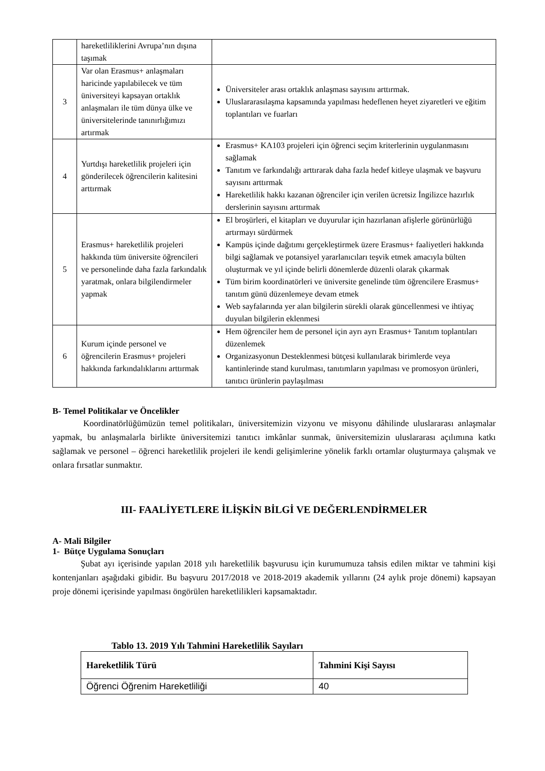| | hareketliliklerini Avrupa’nın dışına taşımak | |
| 3 | Var olan Erasmus+ anlaşmaları haricinde yapılabilecek ve tüm üniversiteyi kapsayan ortaklık anlaşmaları ile tüm dünya ülke ve üniversitelerinde tanınırlığımızı artırmak | Üniversiteler arası ortaklık anlaşması sayısını arttırmak. Uluslararasılaşma kapsamında yapılması hedeflenen heyet ziyaretleri ve eğitim toplantıları ve fuarları |
| 4 | Yurtdışı hareketlilik projeleri için gönderilecek öğrencilerin kalitesini arttırmak | Erasmus+ KA103 projeleri için öğrenci seçim kriterlerinin uygulanmasını sağlamak Tanıtım ve farkındalığı arttırarak daha fazla hedef kitleye ulaşmak ve başvuru sayısını arttırmak Hareketlilik hakkı kazanan öğrenciler için verilen ücretsiz İngilizce hazırlık derslerinin sayısını arttırmak |
| 5 | Erasmus+ hareketlilik projeleri hakkında tüm üniversite öğrencileri ve personelinde daha fazla farkındalık yaratmak, onlara bilgilendirmeler yapmak | El broşürleri, el kitapları ve duyurular için hazırlanan afişlerle görünürlüğü artırmayı sürdürmek Kampüs içinde dağıtımı gerçekleştirmek üzere Erasmus+ faaliyetleri hakkında bilgi sağlamak ve potansiyel yararlanıcıları teşvik etmek amacıyla bülten oluşturmak ve yıl içinde belirli dönemlerde düzenli olarak çıkarmak Tüm birim koordinatörleri ve üniversite genelinde tüm öğrencilere Erasmus+ tanıtım günü düzenlemeye devam etmek Web sayfalarında yer alan bilgilerin sürekli olarak güncellenmesi ve ihtiyaç duyulan bilgilerin eklenmesi |
| 6 | Kurum içinde personel ve öğrencilerin Erasmus+ projeleri hakkında farkındalıklarını arttırmak | Hem öğrenciler hem de personel için ayrı ayrı Erasmus+ Tanıtım toplantıları düzenlemek Organizasyonun Desteklenmesi bütçesi kullanılarak birimlerde veya kantinlerinde stand kurulması, tanıtımların yapılması ve promosyon ürünleri, tanıtıcı ürünlerin paylaşılması |
B- Temel Politikalar ve Öncelikler
Koordinatörlüğümüzün temel politikaları, üniversitemizin vizyonu ve misyonu dâhilinde uluslararası anlaşmalar yapmak, bu anlaşmalarla birlikte üniversitemizi tanıtıcı imkânlar sunmak, üniversitemizin uluslararası açılımına katkı sağlamak ve personel – öğrenci hareketlilik projeleri ile kendi gelişimlerine yönelik farklı ortamlar oluşturmaya çalışmak ve onlara fırsatlar sunmaktır.
III- FAALİYETLERE İLİŞKİN BİLGİ VE DEĞERLENDİRMELER
A- Mali Bilgiler
1- Bütçe Uygulama Sonuçları
Şubat ayı içerisinde yapılan 2018 yılı hareketlilik başvurusu için kurumumuza tahsis edilen miktar ve tahmini kişi kontenjanları aşağıdaki gibidir. Bu başvuru 2017/2018 ve 2018-2019 akademik yıllarını (24 aylık proje dönemi) kapsayan proje dönemi içerisinde yapılması öngörülen hareketlilikleri kapsamaktadır.
Tablo 13. 2019 Yılı Tahmini Hareketlilik Sayıları
| Hareketlilik Türü | Tahmini Kişi Sayısı |
| --- | --- |
| Öğrenci Öğrenim Hareketliliği | 40 |